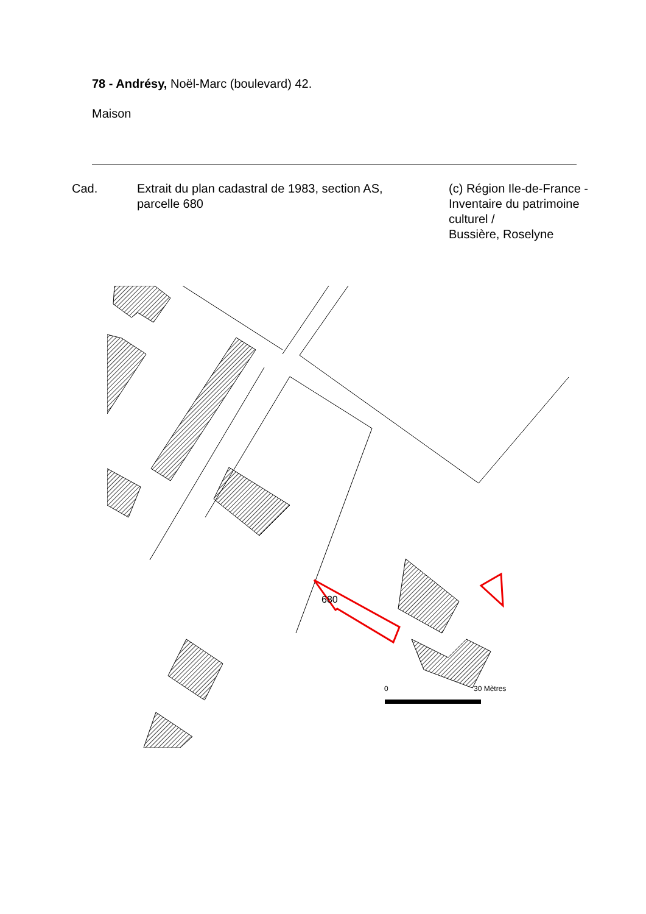78 - Andrésy, Noël-Marc (boulevard) 42.
Maison
Cad. Extrait du plan cadastral de 1983, section AS,
parcelle 680
(c) Région Ile-de-France - Inventaire du patrimoine culturel /
Bussière, Roselyne
680
0
30 Mètres